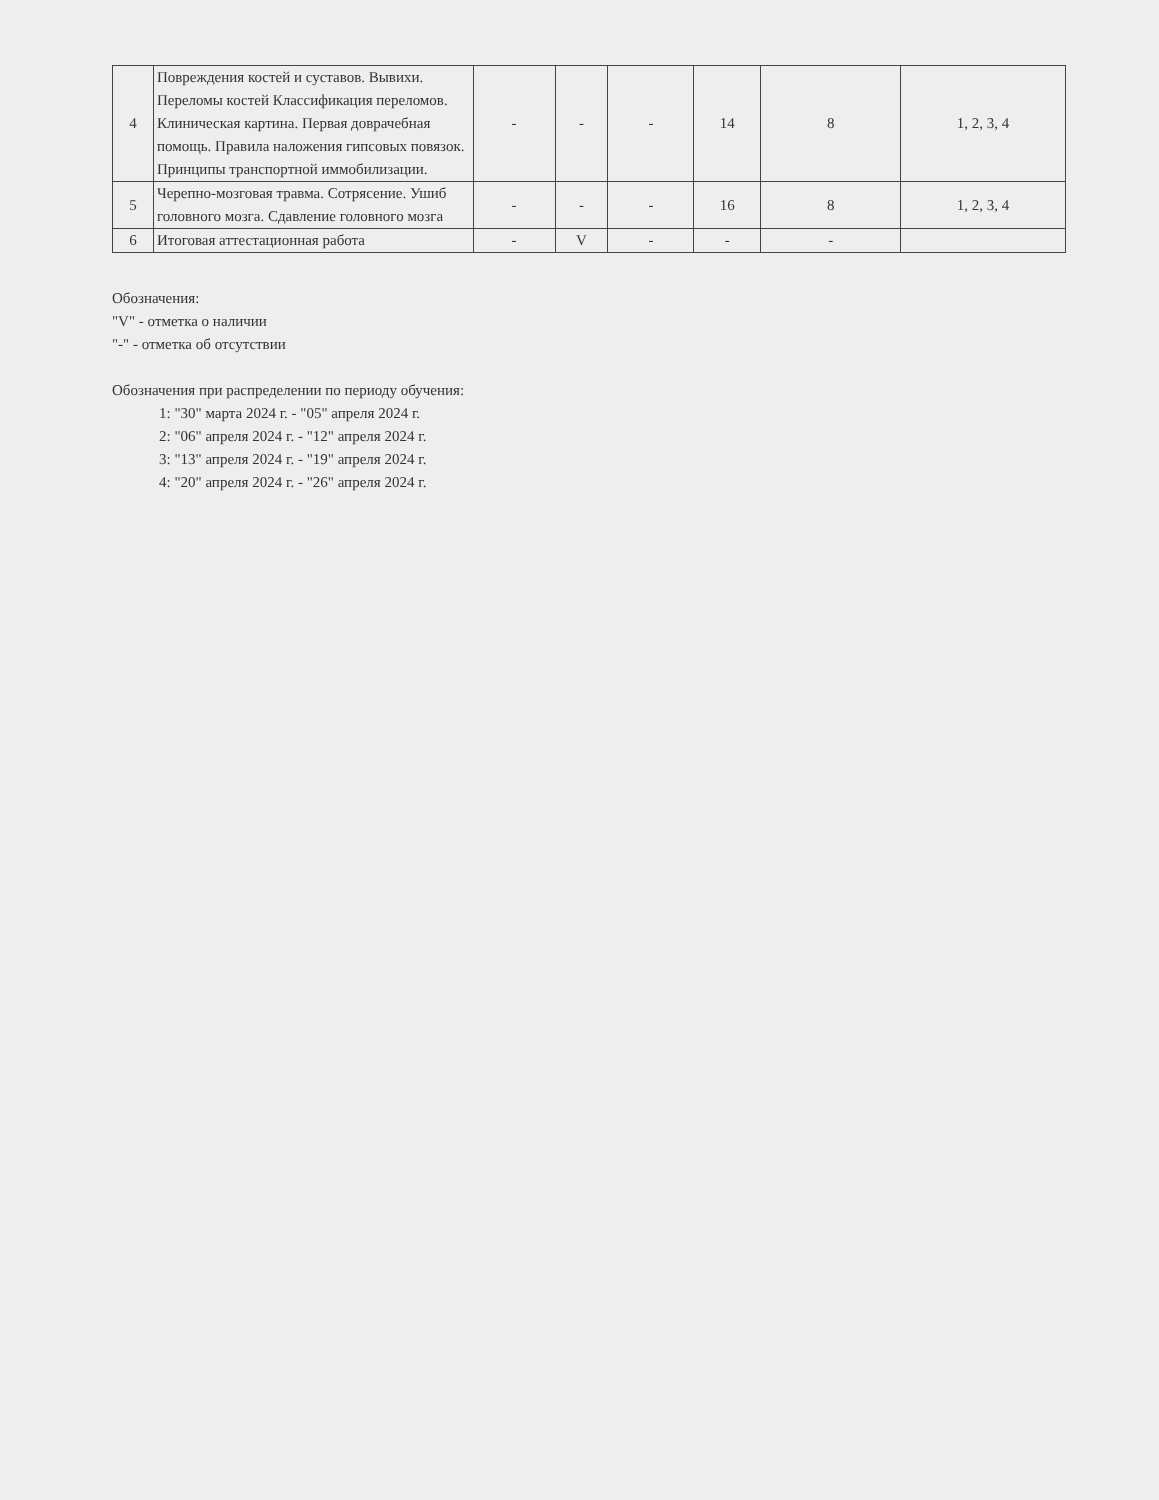| 4 | Повреждения костей и суставов. Вывихи. Переломы костей Классификация переломов. Клиническая картина. Первая доврачебная помощь. Правила наложения гипсовых повязок. Принципы транспортной иммобилизации. | - | - | - | 14 | 8 | 1, 2, 3, 4 |
| 5 | Черепно-мозговая травма. Сотрясение. Ушиб головного мозга. Сдавление головного мозга | - | - | - | 16 | 8 | 1, 2, 3, 4 |
| 6 | Итоговая аттестационная работа | - | V | - | - | - | |
Обозначения:
"V" - отметка о наличии
"-" - отметка об отсутствии
Обозначения при распределении по периоду обучения:
1: "30" марта 2024 г. - "05" апреля 2024 г.
2: "06" апреля 2024 г. - "12" апреля 2024 г.
3: "13" апреля 2024 г. - "19" апреля 2024 г.
4: "20" апреля 2024 г. - "26" апреля 2024 г.